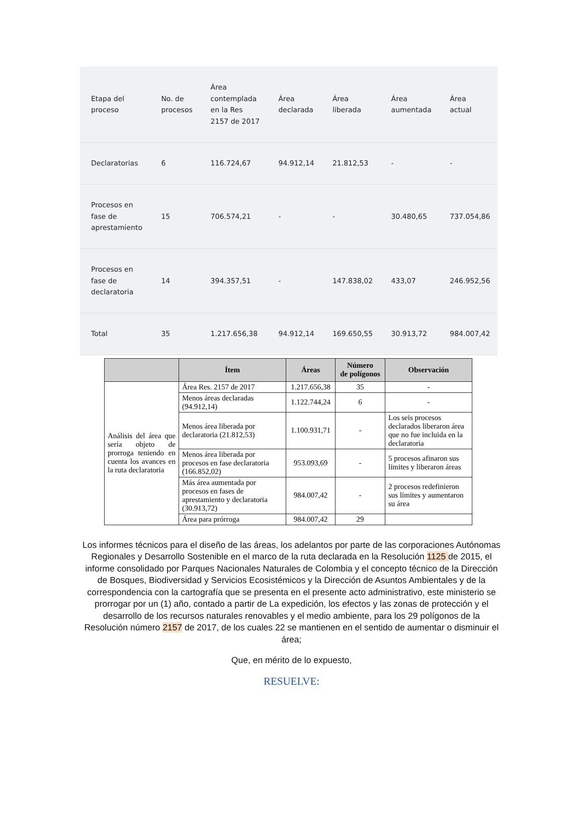| Etapa del proceso | No. de procesos | Área contemplada en la Res 2157 de 2017 | Área declarada | Área liberada | Área aumentada | Área actual |
| --- | --- | --- | --- | --- | --- | --- |
| Declaratorias | 6 | 116.724,67 | 94.912,14 | 21.812,53 | - | - |
| Procesos en fase de aprestamiento | 15 | 706.574,21 | - | - | 30.480,65 | 737.054,86 |
| Procesos en fase de declaratoria | 14 | 394.357,51 | - | 147.838,02 | 433,07 | 246.952,56 |
| Total | 35 | 1.217.656,38 | 94.912,14 | 169.650,55 | 30.913,72 | 984.007,42 |
| | Ítem | Áreas | Número de polígonos | Observación |
| --- | --- | --- | --- | --- |
| Análisis del área que sería objeto de prorroga teniendo en cuenta los avances en la ruta declaratoria | Área Res. 2157 de 2017 | 1.217.656,38 | 35 | - |
| | Menos áreas declaradas (94.912,14) | 1.122.744,24 | 6 | - |
| | Menos área liberada por declaratoria (21.812,53) | 1.100.931,71 | - | Los seis procesos declarados liberaron área que no fue incluida en la declaratoria |
| | Menos área liberada por procesos en fase declaratoria (166.852,02) | 953.093,69 | - | 5 procesos afinaron sus límites y liberaron áreas |
| | Más área aumentada por procesos en fases de aprestamiento y declaratoria (30.913,72) | 984.007,42 | - | 2 procesos redefinieron sus límites y aumentaron su área |
| | Área para prórroga | 984.007,42 | 29 | |
Los informes técnicos para el diseño de las áreas, los adelantos por parte de las corporaciones Autónomas Regionales y Desarrollo Sostenible en el marco de la ruta declarada en la Resolución 1125 de 2015, el informe consolidado por Parques Nacionales Naturales de Colombia y el concepto técnico de la Dirección de Bosques, Biodiversidad y Servicios Ecosistémicos y la Dirección de Asuntos Ambientales y de la correspondencia con la cartografía que se presenta en el presente acto administrativo, este ministerio se prorrogar por un (1) año, contado a partir de La expedición, los efectos y las zonas de protección y el desarrollo de los recursos naturales renovables y el medio ambiente, para los 29 polígonos de la Resolución número 2157 de 2017, de los cuales 22 se mantienen en el sentido de aumentar o disminuir el área;
Que, en mérito de lo expuesto,
RESUELVE: